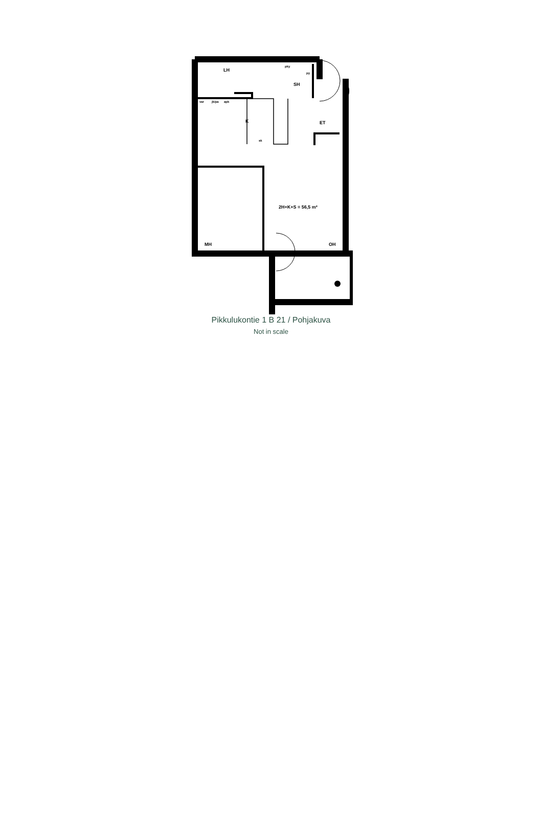LH
SH
K
ET
2H+K+S = 56,5 m²
MH
OH
var
jk/pa
apk
pky
py
sk
Pikkulukontie 1 B 21 / Pohjakuva
Not in scale